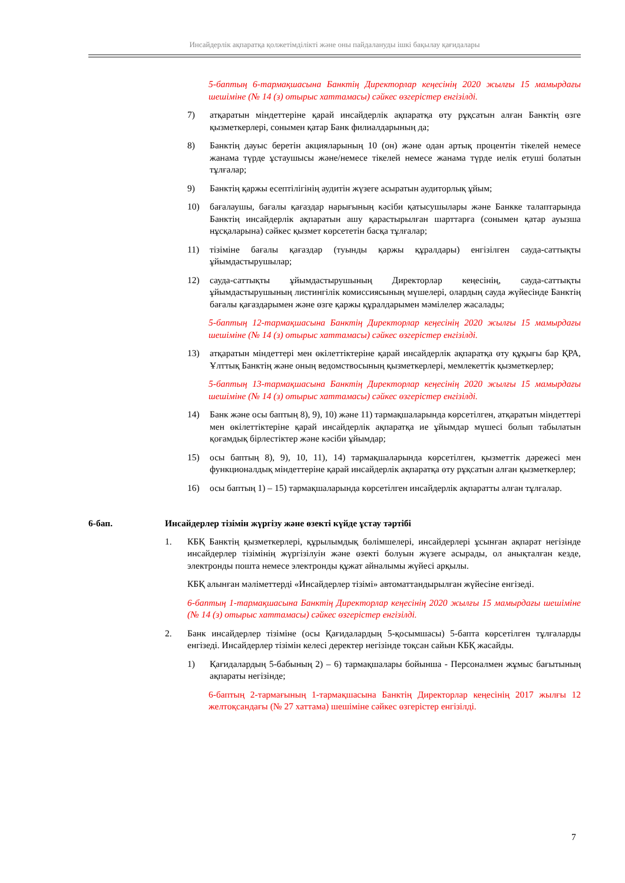Инсайдерлік ақпаратқа қолжетімділікті және оны пайдалануды ішкі бақылау қағидалары
5-баптың 6-тармақшасына Банктің Директорлар кеңесінің 2020 жылғы 15 мамырдағы шешіміне (№ 14 (з) отырыс хаттамасы) сәйкес өзгерістер енгізілді.
7) атқаратын міндеттеріне қарай инсайдерлік ақпаратқа өту рұқсатын алған Банктің өзге қызметкерлері, сонымен қатар Банк филиалдарының да;
8) Банктің дауыс беретін акцияларының 10 (он) және одан артық процентін тікелей немесе жанама түрде ұстаушысы және/немесе тікелей немесе жанама түрде иелік етуші болатын тұлғалар;
9) Банктің қаржы есептілігінің аудитін жүзеге асыратын аудиторлық ұйым;
10) бағалаушы, бағалы қағаздар нарығының кәсіби қатысушылары және Банкке талаптарында Банктің инсайдерлік ақпаратын ашу қарастырылған шарттарға (сонымен қатар ауызша нұсқаларына) сәйкес қызмет көрсететін басқа тұлғалар;
11) тізіміне бағалы қағаздар (туынды қаржы құралдары) енгізілген сауда-саттықты ұйымдастырушылар;
12) сауда-саттықты ұйымдастырушының Директорлар кеңесінің, сауда-саттықты ұйымдастырушының листингілік комиссиясының мүшелері, олардың сауда жүйесінде Банктің бағалы қағаздарымен және өзге қаржы құралдарымен мәмілелер жасалады;
5-баптың 12-тармақшасына Банктің Директорлар кеңесінің 2020 жылғы 15 мамырдағы шешіміне (№ 14 (з) отырыс хаттамасы) сәйкес өзгерістер енгізілді.
13) атқаратын міндеттері мен өкілеттіктеріне қарай инсайдерлік ақпаратқа өту құқығы бар ҚРА, Ұлттық Банктің және оның ведомствосының қызметкерлері, мемлекеттік қызметкерлер;
5-баптың 13-тармақшасына Банктің Директорлар кеңесінің 2020 жылғы 15 мамырдағы шешіміне (№ 14 (з) отырыс хаттамасы) сәйкес өзгерістер енгізілді.
14) Банк және осы баптың 8), 9), 10) және 11) тармақшаларында көрсетілген, атқаратын міндеттері мен өкілеттіктеріне қарай инсайдерлік ақпаратқа ие ұйымдар мүшесі болып табылатын қоғамдық бірлестіктер және кәсіби ұйымдар;
15) осы баптың 8), 9), 10, 11), 14) тармақшаларында көрсетілген, қызметтік дәрежесі мен функционалдық міндеттеріне қарай инсайдерлік ақпаратқа өту рұқсатын алған қызметкерлер;
16) осы баптың 1) – 15) тармақшаларында көрсетілген инсайдерлік ақпаратты алған тұлғалар.
6-бап. Инсайдерлер тізімін жүргізу және өзекті күйде ұстау тәртібі
1. КБҚ Банктің қызметкерлері, құрылымдық бөлімшелері, инсайдерлері ұсынған ақпарат негізінде инсайдерлер тізімінің жүргізілуін және өзекті болуын жүзеге асырады, ол анықталған кезде, электронды пошта немесе электронды құжат айналымы жүйесі арқылы.
КБҚ алынған мәліметтерді «Инсайдерлер тізімі» автоматтандырылған жүйесіне енгізеді.
6-баптың 1-тармақшасына Банктің Директорлар кеңесінің 2020 жылғы 15 мамырдағы шешіміне (№ 14 (з) отырыс хаттамасы) сәйкес өзгерістер енгізілді.
2. Банк инсайдерлер тізіміне (осы Қағидалардың 5-қосымшасы) 5-бапта көрсетілген тұлғаларды енгізеді. Инсайдерлер тізімін келесі деректер негізінде тоқсан сайын КБҚ жасайды.
1) Қағидалардың 5-бабының 2) – 6) тармақшалары бойынша - Персоналмен жұмыс бағытының ақпараты негізінде;
6-баптың 2-тармағының 1-тармақшасына Банктің Директорлар кеңесінің 2017 жылғы 12 желтоқсандағы (№ 27 хаттама) шешіміне сәйкес өзгерістер енгізілді.
7